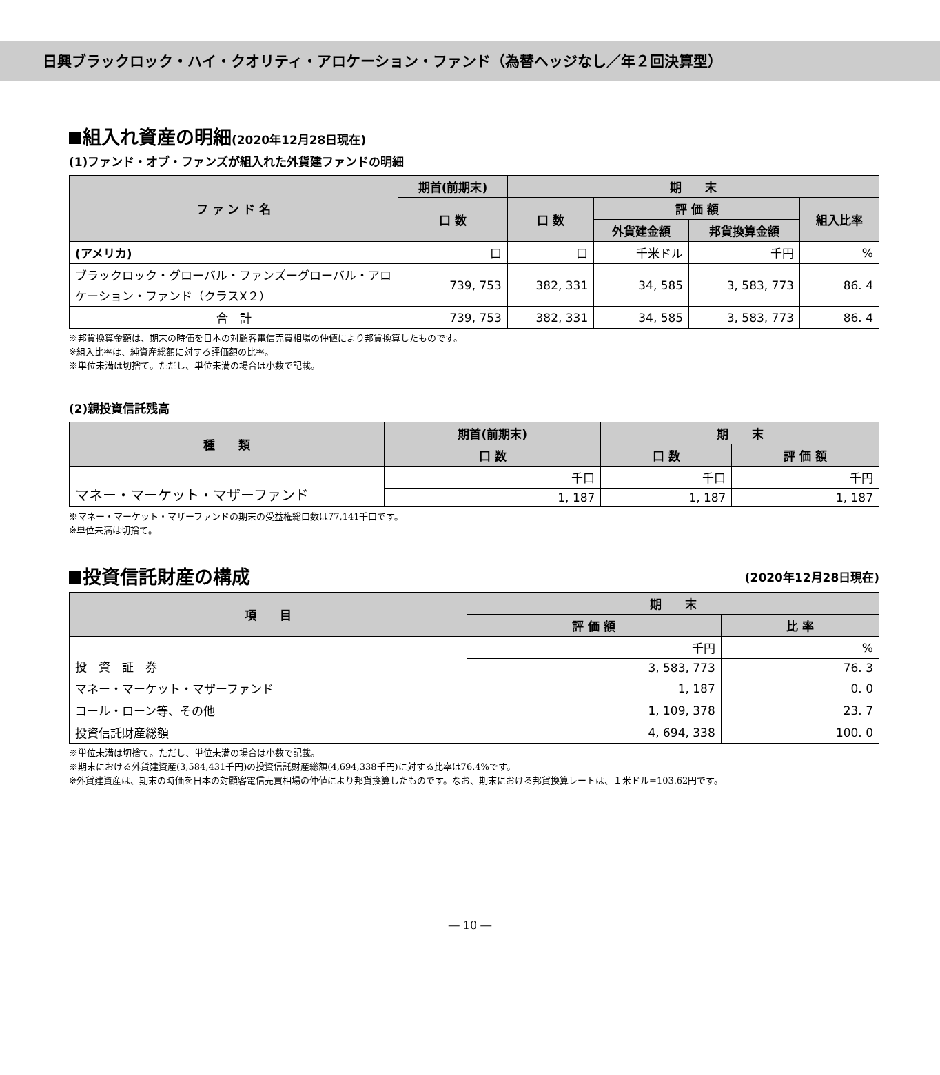日興ブラックロック・ハイ・クオリティ・アロケーション・ファンド（為替ヘッジなし／年２回決算型）
組入れ資産の明細(2020年12月28日現在)
(1)ファンド・オブ・ファンズが組入れた外貨建ファンドの明細
| フ ァ ン ド 名 | 期首(前期末) | 期 末 | | | |
| --- | --- | --- | --- | --- | --- |
| | 口 数 | 口 数 | 評 価 額 | | 組入比率 |
| | | | 外貨建金額 | 邦貨換算金額 | |
| (アメリカ) | 口 | 口 | 千米ドル | 千円 | % |
| ブラックロック・グローバル・ファンズーグローバル・アロケーション・ファンド（クラスX２） | 739, 753 | 382, 331 | 34, 585 | 3, 583, 773 | 86. 4 |
| 合 計 | 739, 753 | 382, 331 | 34, 585 | 3, 583, 773 | 86. 4 |
※邦貨換算金額は、期末の時価を日本の対顧客電信売買相場の仲値により邦貨換算したものです。
※組入比率は、純資産総額に対する評価額の比率。
※単位未満は切捨て。ただし、単位未満の場合は小数で記載。
(2)親投資信託残高
| 種 類 | 期首(前期末) | 期 末 | |
| --- | --- | --- | --- |
| | 口 数 | 口 数 | 評 価 額 |
| マネー・マーケット・マザーファンド | 千口 | 千口 | 千円 |
| | 1, 187 | 1, 187 | 1, 187 |
※マネー・マーケット・マザーファンドの期末の受益権総口数は77,141千口です。
※単位未満は切捨て。
投資信託財産の構成 (2020年12月28日現在)
| 項 目 | 期 末 | |
| --- | --- | --- |
| | 評 価 額 | 比 率 |
| 投 資 証 券 | 千円 | % |
| | 3, 583, 773 | 76. 3 |
| マネー・マーケット・マザーファンド | 1, 187 | 0. 0 |
| コール・ローン等、その他 | 1, 109, 378 | 23. 7 |
| 投資信託財産総額 | 4, 694, 338 | 100. 0 |
※単位未満は切捨て。ただし、単位未満の場合は小数で記載。
※期末における外貨建資産(3,584,431千円)の投資信託財産総額(4,694,338千円)に対する比率は76.4%です。
※外貨建資産は、期末の時価を日本の対顧客電信売買相場の仲値により邦貨換算したものです。なお、期末における邦貨換算レートは、１米ドル=103.62円です。
― 10 ―